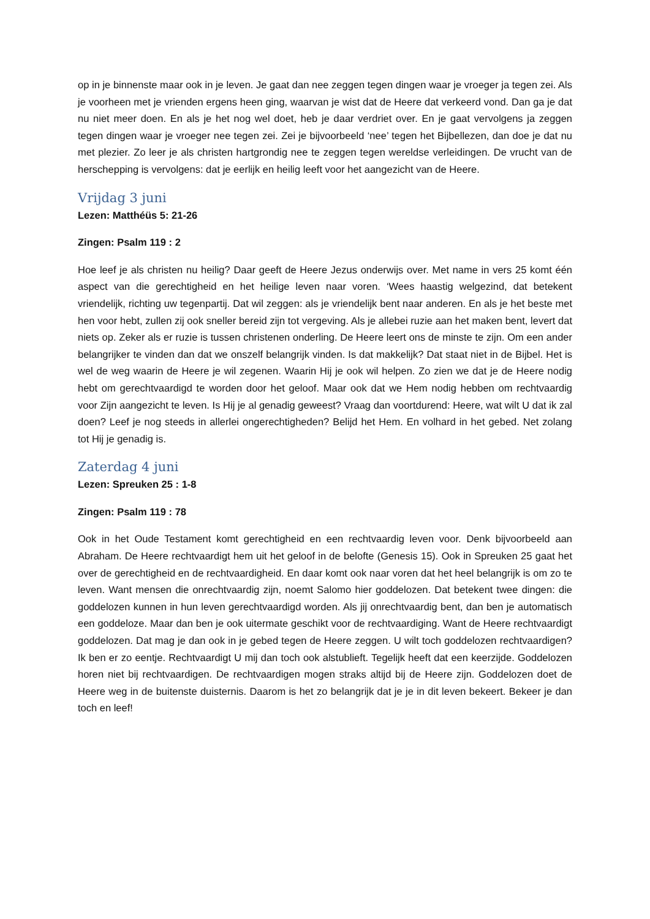op in je binnenste maar ook in je leven. Je gaat dan nee zeggen tegen dingen waar je vroeger ja tegen zei. Als je voorheen met je vrienden ergens heen ging, waarvan je wist dat de Heere dat verkeerd vond. Dan ga je dat nu niet meer doen. En als je het nog wel doet, heb je daar verdriet over. En je gaat vervolgens ja zeggen tegen dingen waar je vroeger nee tegen zei. Zei je bijvoorbeeld ‘nee’ tegen het Bijbellezen, dan doe je dat nu met plezier. Zo leer je als christen hartgrondig nee te zeggen tegen wereldse verleidingen. De vrucht van de herschepping is vervolgens: dat je eerlijk en heilig leeft voor het aangezicht van de Heere.
Vrijdag 3 juni
Lezen: Matthéüs 5: 21-26
Zingen: Psalm 119 : 2
Hoe leef je als christen nu heilig? Daar geeft de Heere Jezus onderwijs over. Met name in vers 25 komt één aspect van die gerechtigheid en het heilige leven naar voren. ‘Wees haastig welgezind, dat betekent vriendelijk, richting uw tegenpartij. Dat wil zeggen: als je vriendelijk bent naar anderen. En als je het beste met hen voor hebt, zullen zij ook sneller bereid zijn tot vergeving. Als je allebei ruzie aan het maken bent, levert dat niets op. Zeker als er ruzie is tussen christenen onderling. De Heere leert ons de minste te zijn. Om een ander belangrijker te vinden dan dat we onszelf belangrijk vinden. Is dat makkelijk? Dat staat niet in de Bijbel. Het is wel de weg waarin de Heere je wil zegenen. Waarin Hij je ook wil helpen. Zo zien we dat je de Heere nodig hebt om gerechtvaardigd te worden door het geloof. Maar ook dat we Hem nodig hebben om rechtvaardig voor Zijn aangezicht te leven. Is Hij je al genadig geweest? Vraag dan voortdurend: Heere, wat wilt U dat ik zal doen? Leef je nog steeds in allerlei ongerechtigheden? Belijd het Hem. En volhard in het gebed. Net zolang tot Hij je genadig is.
Zaterdag 4 juni
Lezen: Spreuken 25 : 1-8
Zingen: Psalm 119 : 78
Ook in het Oude Testament komt gerechtigheid en een rechtvaardig leven voor. Denk bijvoorbeeld aan Abraham. De Heere rechtvaardigt hem uit het geloof in de belofte (Genesis 15). Ook in Spreuken 25 gaat het over de gerechtigheid en de rechtvaardigheid. En daar komt ook naar voren dat het heel belangrijk is om zo te leven. Want mensen die onrechtvaardig zijn, noemt Salomo hier goddelozen. Dat betekent twee dingen: die goddelozen kunnen in hun leven gerechtvaardigd worden. Als jij onrechtvaardig bent, dan ben je automatisch een goddeloze. Maar dan ben je ook uitermate geschikt voor de rechtvaardiging. Want de Heere rechtvaardigt goddelozen. Dat mag je dan ook in je gebed tegen de Heere zeggen. U wilt toch goddelozen rechtvaardigen? Ik ben er zo eentje. Rechtvaardigt U mij dan toch ook alstublieft. Tegelijk heeft dat een keerzijde. Goddelozen horen niet bij rechtvaardigen. De rechtvaardigen mogen straks altijd bij de Heere zijn. Goddelozen doet de Heere weg in de buitenste duisternis. Daarom is het zo belangrijk dat je je in dit leven bekeert. Bekeer je dan toch en leef!